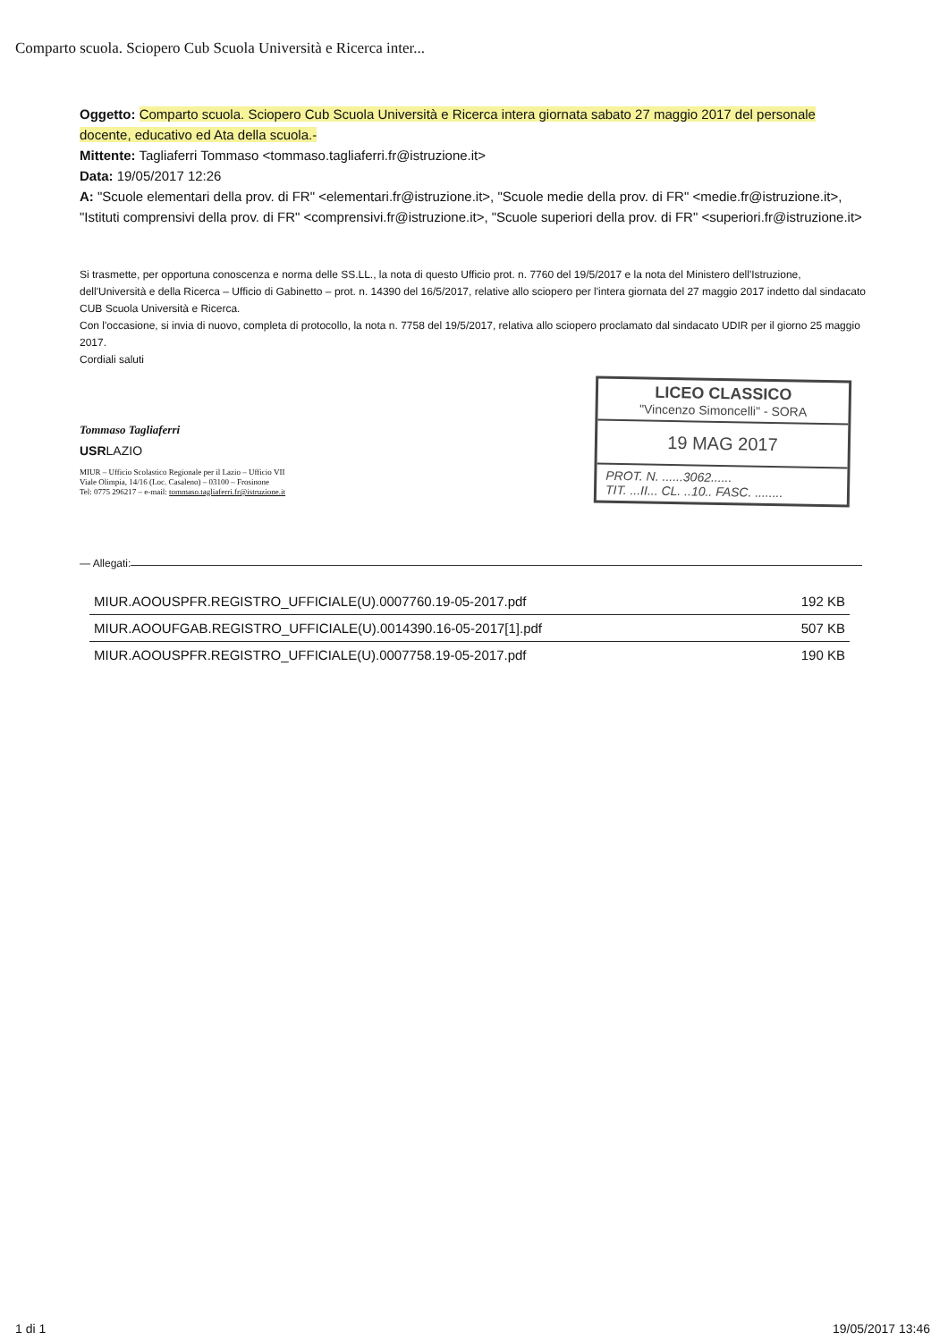Comparto scuola. Sciopero Cub Scuola Università e Ricerca inter...
Oggetto: Comparto scuola. Sciopero Cub Scuola Università e Ricerca intera giornata sabato 27 maggio 2017 del personale docente, educativo ed Ata della scuola.-
Mittente: Tagliaferri Tommaso <tommaso.tagliaferri.fr@istruzione.it>
Data: 19/05/2017 12:26
A: "Scuole elementari della prov. di FR" <elementari.fr@istruzione.it>, "Scuole medie della prov. di FR" <medie.fr@istruzione.it>, "Istituti comprensivi della prov. di FR" <comprensivi.fr@istruzione.it>, "Scuole superiori della prov. di FR" <superiori.fr@istruzione.it>
Si trasmette, per opportuna conoscenza e norma delle SS.LL., la nota di questo Ufficio prot. n. 7760 del 19/5/2017 e la nota del Ministero dell'Istruzione, dell'Università e della Ricerca – Ufficio di Gabinetto – prot. n. 14390 del 16/5/2017, relative allo sciopero per l'intera giornata del 27 maggio 2017 indetto dal sindacato CUB Scuola Università e Ricerca.
Con l'occasione, si invia di nuovo, completa di protocollo, la nota n. 7758 del 19/5/2017, relativa allo sciopero proclamato dal sindacato UDIR per il giorno 25 maggio 2017.
Cordiali saluti
Tommaso Tagliaferri
USR LAZIO
MIUR – Ufficio Scolastico Regionale per il Lazio – Ufficio VII
Viale Olimpia, 14/16 (Loc. Casaleno) – 03100 – Frosinone
Tel: 0775 296217 – e-mail: tommaso.tagliaferri.fr@istruzione.it
LICEO CLASSICO
"Vincenzo Simoncelli" - SORA
19 MAG 2017
PROT. N. ......3062......
TIT. ...II... CL. ..10.. FASC. ........
— Allegati:
| MIUR.AOOUSPFR.REGISTRO_UFFICIALE(U).0007760.19-05-2017.pdf | 192 KB |
| MIUR.AOOUFGAB.REGISTRO_UFFICIALE(U).0014390.16-05-2017[1].pdf | 507 KB |
| MIUR.AOOUSPFR.REGISTRO_UFFICIALE(U).0007758.19-05-2017.pdf | 190 KB |
1 di 1 19/05/2017 13:46